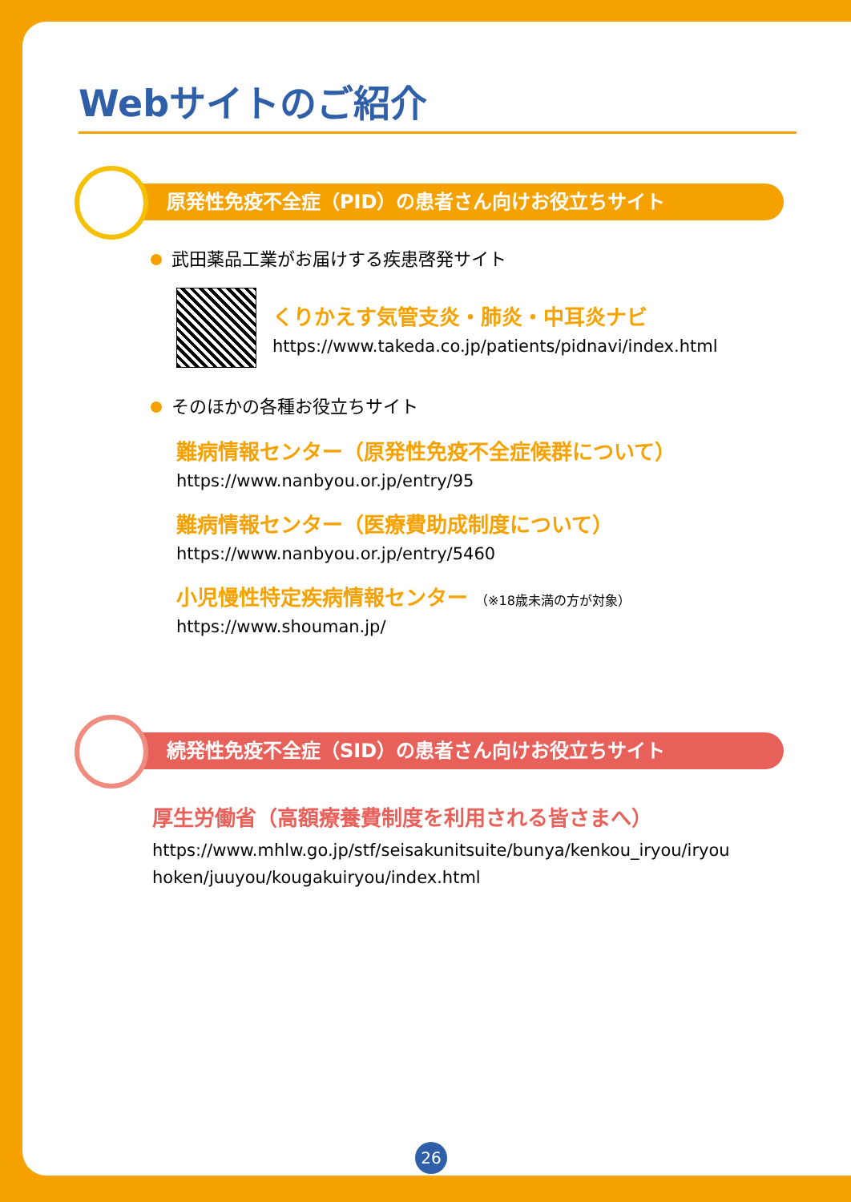Webサイトのご紹介
原発性免疫不全症（PID）の患者さん向けお役立ちサイト
武田薬品工業がお届けする疾患啓発サイト
くりかえす気管支炎・肺炎・中耳炎ナビ
https://www.takeda.co.jp/patients/pidnavi/index.html
そのほかの各種お役立ちサイト
難病情報センター（原発性免疫不全症候群について）
https://www.nanbyou.or.jp/entry/95
難病情報センター（医療費助成制度について）
https://www.nanbyou.or.jp/entry/5460
小児慢性特定疾病情報センター （※18歳未満の方が対象）
https://www.shouman.jp/
続発性免疫不全症（SID）の患者さん向けお役立ちサイト
厚生労働省（高額療養費制度を利用される皆さまへ）
https://www.mhlw.go.jp/stf/seisakunitsuite/bunya/kenkou_iryou/iryouhoken/juuyou/kougakuiryou/index.html
26